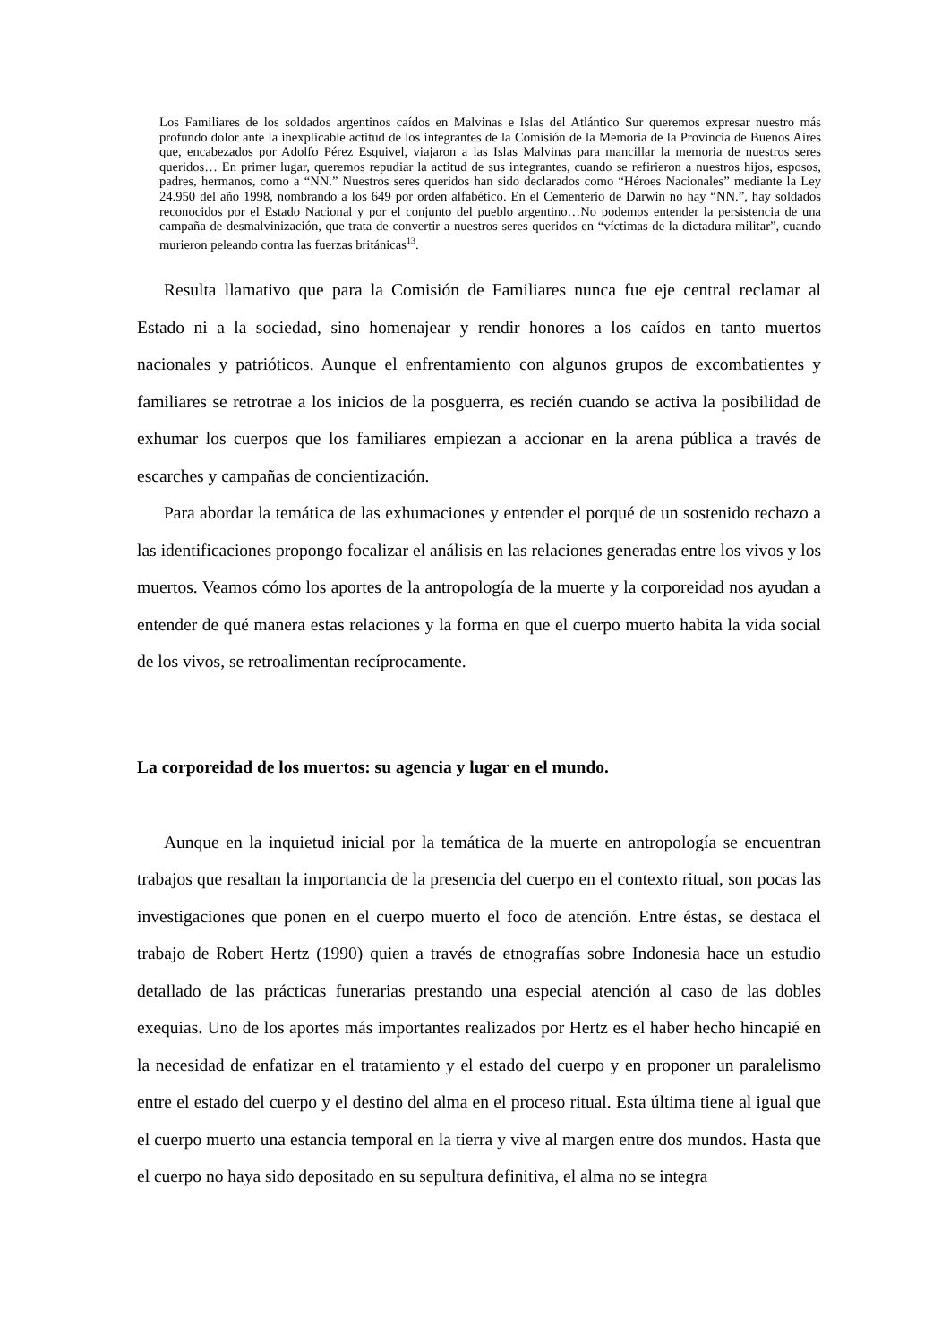Los Familiares de los soldados argentinos caídos en Malvinas e Islas del Atlántico Sur queremos expresar nuestro más profundo dolor ante la inexplicable actitud de los integrantes de la Comisión de la Memoria de la Provincia de Buenos Aires que, encabezados por Adolfo Pérez Esquivel, viajaron a las Islas Malvinas para mancillar la memoria de nuestros seres queridos… En primer lugar, queremos repudiar la actitud de sus integrantes, cuando se refirieron a nuestros hijos, esposos, padres, hermanos, como a “NN.” Nuestros seres queridos han sido declarados como “Héroes Nacionales” mediante la Ley 24.950 del año 1998, nombrando a los 649 por orden alfabético. En el Cementerio de Darwin no hay “NN.”, hay soldados reconocidos por el Estado Nacional y por el conjunto del pueblo argentino…No podemos entender la persistencia de una campaña de desmalvinización, que trata de convertir a nuestros seres queridos en “víctimas de la dictadura militar”, cuando murieron peleando contra las fuerzas británicas<sup>13</sup>.
Resulta llamativo que para la Comisión de Familiares nunca fue eje central reclamar al Estado ni a la sociedad, sino homenajear y rendir honores a los caídos en tanto muertos nacionales y patrióticos. Aunque el enfrentamiento con algunos grupos de excombatientes y familiares se retrotrae a los inicios de la posguerra, es recién cuando se activa la posibilidad de exhumar los cuerpos que los familiares empiezan a accionar en la arena pública a través de escarches y campañas de concientización.
Para abordar la temática de las exhumaciones y entender el porqué de un sostenido rechazo a las identificaciones propongo focalizar el análisis en las relaciones generadas entre los vivos y los muertos. Veamos cómo los aportes de la antropología de la muerte y la corporeidad nos ayudan a entender de qué manera estas relaciones y la forma en que el cuerpo muerto habita la vida social de los vivos, se retroalimentan recíprocamente.
La corporeidad de los muertos: su agencia y lugar en el mundo.
Aunque en la inquietud inicial por la temática de la muerte en antropología se encuentran trabajos que resaltan la importancia de la presencia del cuerpo en el contexto ritual, son pocas las investigaciones que ponen en el cuerpo muerto el foco de atención. Entre éstas, se destaca el trabajo de Robert Hertz (1990) quien a través de etnografías sobre Indonesia hace un estudio detallado de las prácticas funerarias prestando una especial atención al caso de las dobles exequias. Uno de los aportes más importantes realizados por Hertz es el haber hecho hincapié en la necesidad de enfatizar en el tratamiento y el estado del cuerpo y en proponer un paralelismo entre el estado del cuerpo y el destino del alma en el proceso ritual. Esta última tiene al igual que el cuerpo muerto una estancia temporal en la tierra y vive al margen entre dos mundos. Hasta que el cuerpo no haya sido depositado en su sepultura definitiva, el alma no se integra